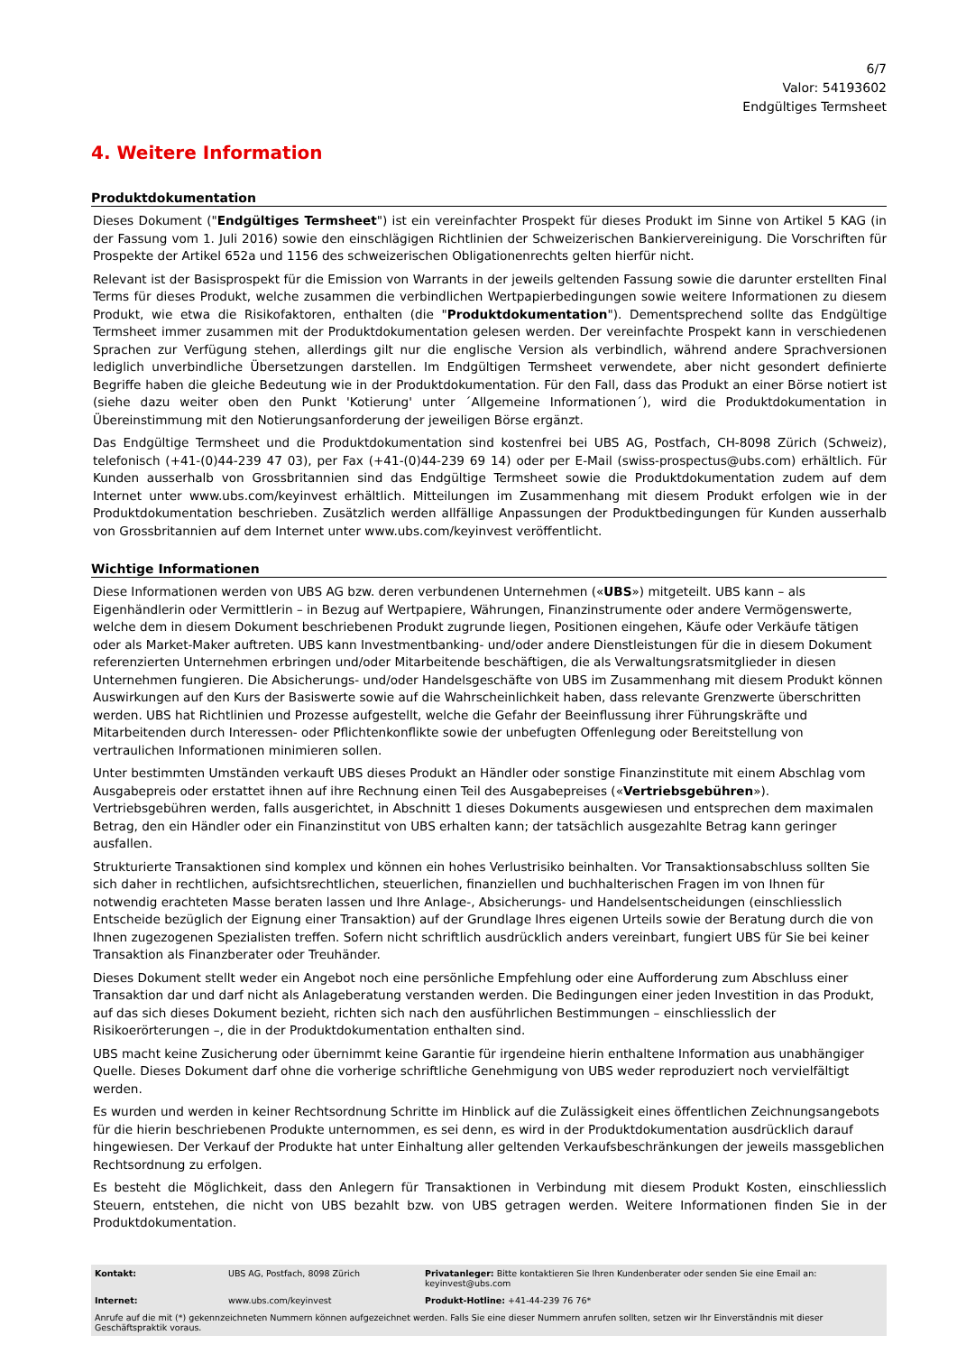6/7
Valor: 54193602
Endgültiges Termsheet
4. Weitere Information
Produktdokumentation
Dieses Dokument ("Endgültiges Termsheet") ist ein vereinfachter Prospekt für dieses Produkt im Sinne von Artikel 5 KAG (in der Fassung vom 1. Juli 2016) sowie den einschlägigen Richtlinien der Schweizerischen Bankiervereinigung. Die Vorschriften für Prospekte der Artikel 652a und 1156 des schweizerischen Obligationenrechts gelten hierfür nicht.
Relevant ist der Basisprospekt für die Emission von Warrants in der jeweils geltenden Fassung sowie die darunter erstellten Final Terms für dieses Produkt, welche zusammen die verbindlichen Wertpapierbedingungen sowie weitere Informationen zu diesem Produkt, wie etwa die Risikofaktoren, enthalten (die "Produktdokumentation"). Dementsprechend sollte das Endgültige Termsheet immer zusammen mit der Produktdokumentation gelesen werden. Der vereinfachte Prospekt kann in verschiedenen Sprachen zur Verfügung stehen, allerdings gilt nur die englische Version als verbindlich, während andere Sprachversionen lediglich unverbindliche Übersetzungen darstellen. Im Endgültigen Termsheet verwendete, aber nicht gesondert definierte Begriffe haben die gleiche Bedeutung wie in der Produktdokumentation. Für den Fall, dass das Produkt an einer Börse notiert ist (siehe dazu weiter oben den Punkt 'Kotierung' unter ´Allgemeine Informationen´), wird die Produktdokumentation in Übereinstimmung mit den Notierungsanforderung der jeweiligen Börse ergänzt.
Das Endgültige Termsheet und die Produktdokumentation sind kostenfrei bei UBS AG, Postfach, CH-8098 Zürich (Schweiz), telefonisch (+41-(0)44-239 47 03), per Fax (+41-(0)44-239 69 14) oder per E-Mail (swiss-prospectus@ubs.com) erhältlich. Für Kunden ausserhalb von Grossbritannien sind das Endgültige Termsheet sowie die Produktdokumentation zudem auf dem Internet unter www.ubs.com/keyinvest erhältlich. Mitteilungen im Zusammenhang mit diesem Produkt erfolgen wie in der Produktdokumentation beschrieben. Zusätzlich werden allfällige Anpassungen der Produktbedingungen für Kunden ausserhalb von Grossbritannien auf dem Internet unter www.ubs.com/keyinvest veröffentlicht.
Wichtige Informationen
Diese Informationen werden von UBS AG bzw. deren verbundenen Unternehmen («UBS») mitgeteilt. UBS kann – als Eigenhändlerin oder Vermittlerin – in Bezug auf Wertpapiere, Währungen, Finanzinstrumente oder andere Vermögenswerte, welche dem in diesem Dokument beschriebenen Produkt zugrunde liegen, Positionen eingehen, Käufe oder Verkäufe tätigen oder als Market-Maker auftreten. UBS kann Investmentbanking- und/oder andere Dienstleistungen für die in diesem Dokument referenzierten Unternehmen erbringen und/oder Mitarbeitende beschäftigen, die als Verwaltungsratsmitglieder in diesen Unternehmen fungieren. Die Absicherungs- und/oder Handelsgeschäfte von UBS im Zusammenhang mit diesem Produkt können Auswirkungen auf den Kurs der Basiswerte sowie auf die Wahrscheinlichkeit haben, dass relevante Grenzwerte überschritten werden. UBS hat Richtlinien und Prozesse aufgestellt, welche die Gefahr der Beeinflussung ihrer Führungskräfte und Mitarbeitenden durch Interessen- oder Pflichtenkonflikte sowie der unbefugten Offenlegung oder Bereitstellung von vertraulichen Informationen minimieren sollen.
Unter bestimmten Umständen verkauft UBS dieses Produkt an Händler oder sonstige Finanzinstitute mit einem Abschlag vom Ausgabepreis oder erstattet ihnen auf ihre Rechnung einen Teil des Ausgabepreises («Vertriebsgebühren»). Vertriebsgebühren werden, falls ausgerichtet, in Abschnitt 1 dieses Dokuments ausgewiesen und entsprechen dem maximalen Betrag, den ein Händler oder ein Finanzinstitut von UBS erhalten kann; der tatsächlich ausgezahlte Betrag kann geringer ausfallen.
Strukturierte Transaktionen sind komplex und können ein hohes Verlustrisiko beinhalten. Vor Transaktionsabschluss sollten Sie sich daher in rechtlichen, aufsichtsrechtlichen, steuerlichen, finanziellen und buchhalterischen Fragen im von Ihnen für notwendig erachteten Masse beraten lassen und Ihre Anlage-, Absicherungs- und Handelsentscheidungen (einschliesslich Entscheide bezüglich der Eignung einer Transaktion) auf der Grundlage Ihres eigenen Urteils sowie der Beratung durch die von Ihnen zugezogenen Spezialisten treffen. Sofern nicht schriftlich ausdrücklich anders vereinbart, fungiert UBS für Sie bei keiner Transaktion als Finanzberater oder Treuhänder.
Dieses Dokument stellt weder ein Angebot noch eine persönliche Empfehlung oder eine Aufforderung zum Abschluss einer Transaktion dar und darf nicht als Anlageberatung verstanden werden. Die Bedingungen einer jeden Investition in das Produkt, auf das sich dieses Dokument bezieht, richten sich nach den ausführlichen Bestimmungen – einschliesslich der Risikoerörterungen –, die in der Produktdokumentation enthalten sind.
UBS macht keine Zusicherung oder übernimmt keine Garantie für irgendeine hierin enthaltene Information aus unabhängiger Quelle. Dieses Dokument darf ohne die vorherige schriftliche Genehmigung von UBS weder reproduziert noch vervielfältigt werden.
Es wurden und werden in keiner Rechtsordnung Schritte im Hinblick auf die Zulässigkeit eines öffentlichen Zeichnungsangebots für die hierin beschriebenen Produkte unternommen, es sei denn, es wird in der Produktdokumentation ausdrücklich darauf hingewiesen. Der Verkauf der Produkte hat unter Einhaltung aller geltenden Verkaufsbeschränkungen der jeweils massgeblichen Rechtsordnung zu erfolgen.
Es besteht die Möglichkeit, dass den Anlegern für Transaktionen in Verbindung mit diesem Produkt Kosten, einschliesslich Steuern, entstehen, die nicht von UBS bezahlt bzw. von UBS getragen werden. Weitere Informationen finden Sie in der Produktdokumentation.
| Kontakt: | UBS AG, Postfach, 8098 Zürich | Privatanleger: Bitte kontaktieren Sie Ihren Kundenberater oder senden Sie eine Email an: keyinvest@ubs.com |
| Internet: | www.ubs.com/keyinvest | Produkt-Hotline: +41-44-239 76 76* |
| Anrufe auf die mit (*) gekennzeichneten Nummern können aufgezeichnet werden. Falls Sie eine dieser Nummern anrufen sollten, setzen wir Ihr Einverständnis mit dieser Geschäftspraktik voraus. | | |